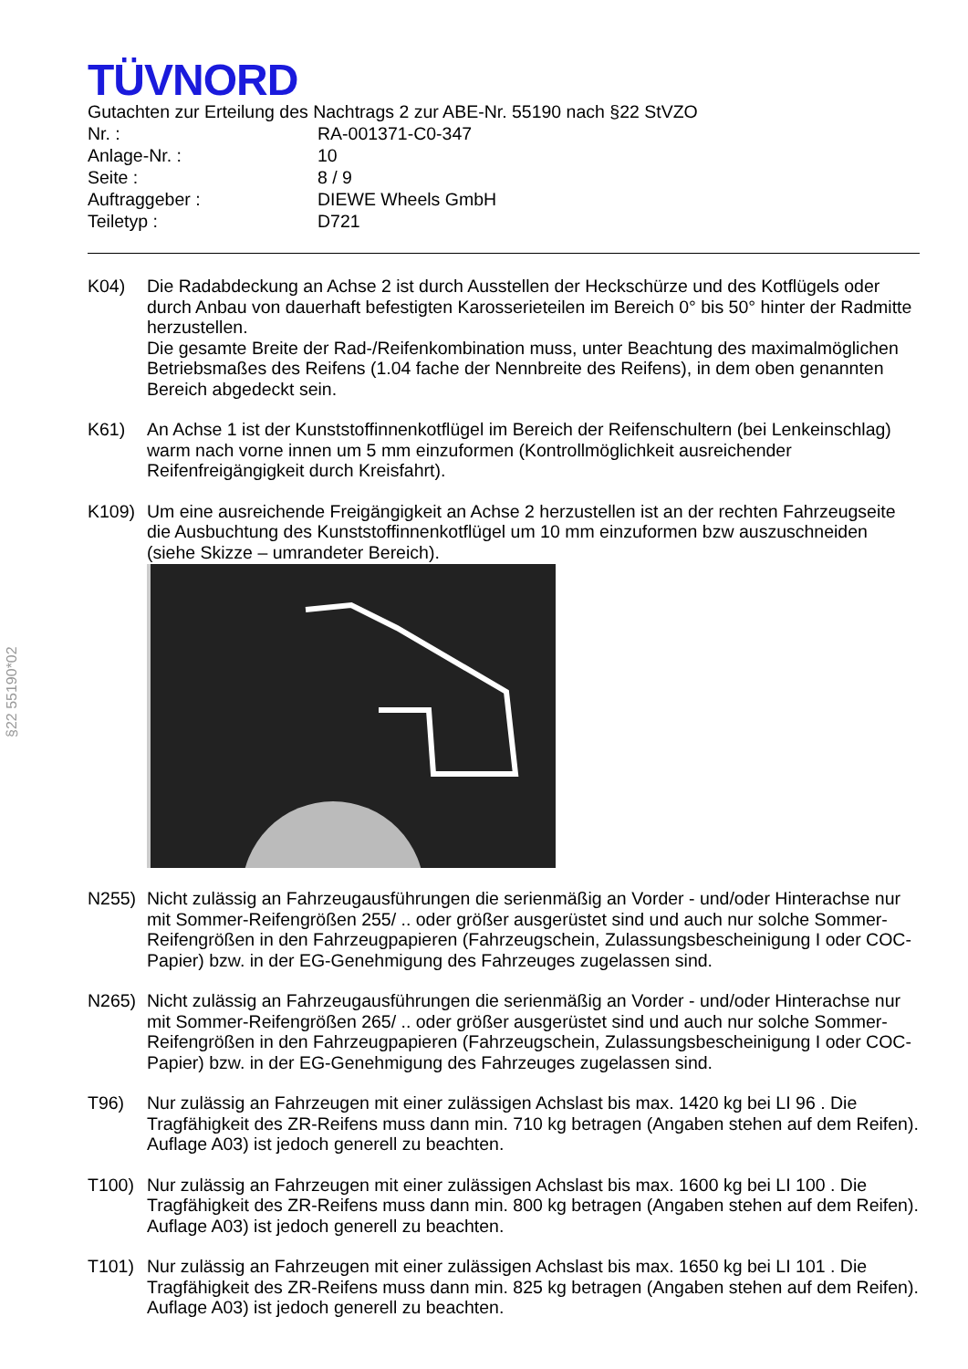§22 55190*02
TÜVNORD
Gutachten zur Erteilung des Nachtrags 2 zur ABE-Nr. 55190 nach §22 StVZO
Nr. : RA-001371-C0-347
Anlage-Nr. : 10
Seite : 8 / 9
Auftraggeber : DIEWE Wheels GmbH
Teiletyp : D721
K04) Die Radabdeckung an Achse 2 ist durch Ausstellen der Heckschürze und des Kotflügels oder durch Anbau von dauerhaft befestigten Karosserieteilen im Bereich 0° bis 50° hinter der Radmitte herzustellen.
Die gesamte Breite der Rad-/Reifenkombination muss, unter Beachtung des maximalmöglichen Betriebsmaßes des Reifens (1.04 fache der Nennbreite des Reifens), in dem oben genannten Bereich abgedeckt sein.
K61) An Achse 1 ist der Kunststoffinnenkotflügel im Bereich der Reifenschultern (bei Lenkeinschlag) warm nach vorne innen um 5 mm einzuformen (Kontrollmöglichkeit ausreichender Reifenfreigängigkeit durch Kreisfahrt).
K109) Um eine ausreichende Freigängigkeit an Achse 2 herzustellen ist an der rechten Fahrzeugseite die Ausbuchtung des Kunststoffinnenkotflügel um 10 mm einzuformen bzw auszuschneiden (siehe Skizze – umrandeter Bereich).
N255) Nicht zulässig an Fahrzeugausführungen die serienmäßig an Vorder - und/oder Hinterachse nur mit Sommer-Reifengrößen 255/ .. oder größer ausgerüstet sind und auch nur solche Sommer-Reifengrößen in den Fahrzeugpapieren (Fahrzeugschein, Zulassungsbescheinigung I oder COC- Papier) bzw. in der EG-Genehmigung des Fahrzeuges zugelassen sind.
N265) Nicht zulässig an Fahrzeugausführungen die serienmäßig an Vorder - und/oder Hinterachse nur mit Sommer-Reifengrößen 265/ .. oder größer ausgerüstet sind und auch nur solche Sommer-Reifengrößen in den Fahrzeugpapieren (Fahrzeugschein, Zulassungsbescheinigung I oder COC- Papier) bzw. in der EG-Genehmigung des Fahrzeuges zugelassen sind.
T96) Nur zulässig an Fahrzeugen mit einer zulässigen Achslast bis max. 1420 kg bei LI 96 . Die Tragfähigkeit des ZR-Reifens muss dann min. 710 kg betragen (Angaben stehen auf dem Reifen). Auflage A03) ist jedoch generell zu beachten.
T100) Nur zulässig an Fahrzeugen mit einer zulässigen Achslast bis max. 1600 kg bei LI 100 . Die Tragfähigkeit des ZR-Reifens muss dann min. 800 kg betragen (Angaben stehen auf dem Reifen). Auflage A03) ist jedoch generell zu beachten.
T101) Nur zulässig an Fahrzeugen mit einer zulässigen Achslast bis max. 1650 kg bei LI 101 . Die Tragfähigkeit des ZR-Reifens muss dann min. 825 kg betragen (Angaben stehen auf dem Reifen). Auflage A03) ist jedoch generell zu beachten.